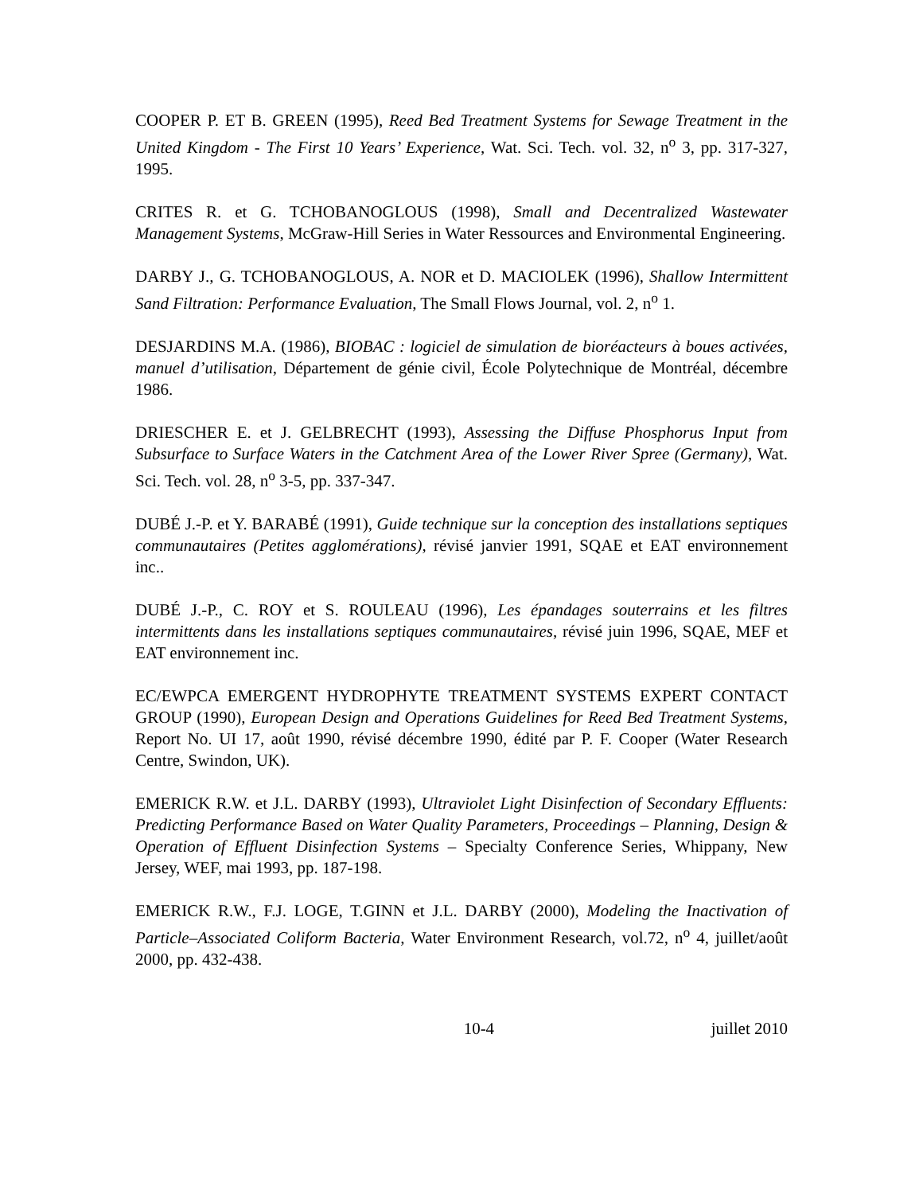COOPER P. ET B. GREEN (1995), Reed Bed Treatment Systems for Sewage Treatment in the United Kingdom - The First 10 Years’ Experience, Wat. Sci. Tech. vol. 32, n<sup>o</sup> 3, pp. 317-327, 1995.
CRITES R. et G. TCHOBANOGLOUS (1998), Small and Decentralized Wastewater Management Systems, McGraw-Hill Series in Water Ressources and Environmental Engineering.
DARBY J., G. TCHOBANOGLOUS, A. NOR et D. MACIOLEK (1996), Shallow Intermittent Sand Filtration: Performance Evaluation, The Small Flows Journal, vol. 2, n<sup>o</sup> 1.
DESJARDINS M.A. (1986), BIOBAC : logiciel de simulation de bioréacteurs à boues activées, manuel d’utilisation, Département de génie civil, École Polytechnique de Montréal, décembre 1986.
DRIESCHER E. et J. GELBRECHT (1993), Assessing the Diffuse Phosphorus Input from Subsurface to Surface Waters in the Catchment Area of the Lower River Spree (Germany), Wat. Sci. Tech. vol. 28, n<sup>o</sup> 3-5, pp. 337-347.
DUBÉ J.-P. et Y. BARABÉ (1991), Guide technique sur la conception des installations septiques communautaires (Petites agglomérations), révisé janvier 1991, SQAE et EAT environnement inc..
DUBÉ J.-P., C. ROY et S. ROULEAU (1996), Les épandages souterrains et les filtres intermittents dans les installations septiques communautaires, révisé juin 1996, SQAE, MEF et EAT environnement inc.
EC/EWPCA EMERGENT HYDROPHYTE TREATMENT SYSTEMS EXPERT CONTACT GROUP (1990), European Design and Operations Guidelines for Reed Bed Treatment Systems, Report No. UI 17, août 1990, révisé décembre 1990, édité par P. F. Cooper (Water Research Centre, Swindon, UK).
EMERICK R.W. et J.L. DARBY (1993), Ultraviolet Light Disinfection of Secondary Effluents: Predicting Performance Based on Water Quality Parameters, Proceedings – Planning, Design & Operation of Effluent Disinfection Systems – Specialty Conference Series, Whippany, New Jersey, WEF, mai 1993, pp. 187-198.
EMERICK R.W., F.J. LOGE, T.GINN et J.L. DARBY (2000), Modeling the Inactivation of Particle–Associated Coliform Bacteria, Water Environment Research, vol.72, n<sup>o</sup> 4, juillet/août 2000, pp. 432-438.
10-4 juillet 2010